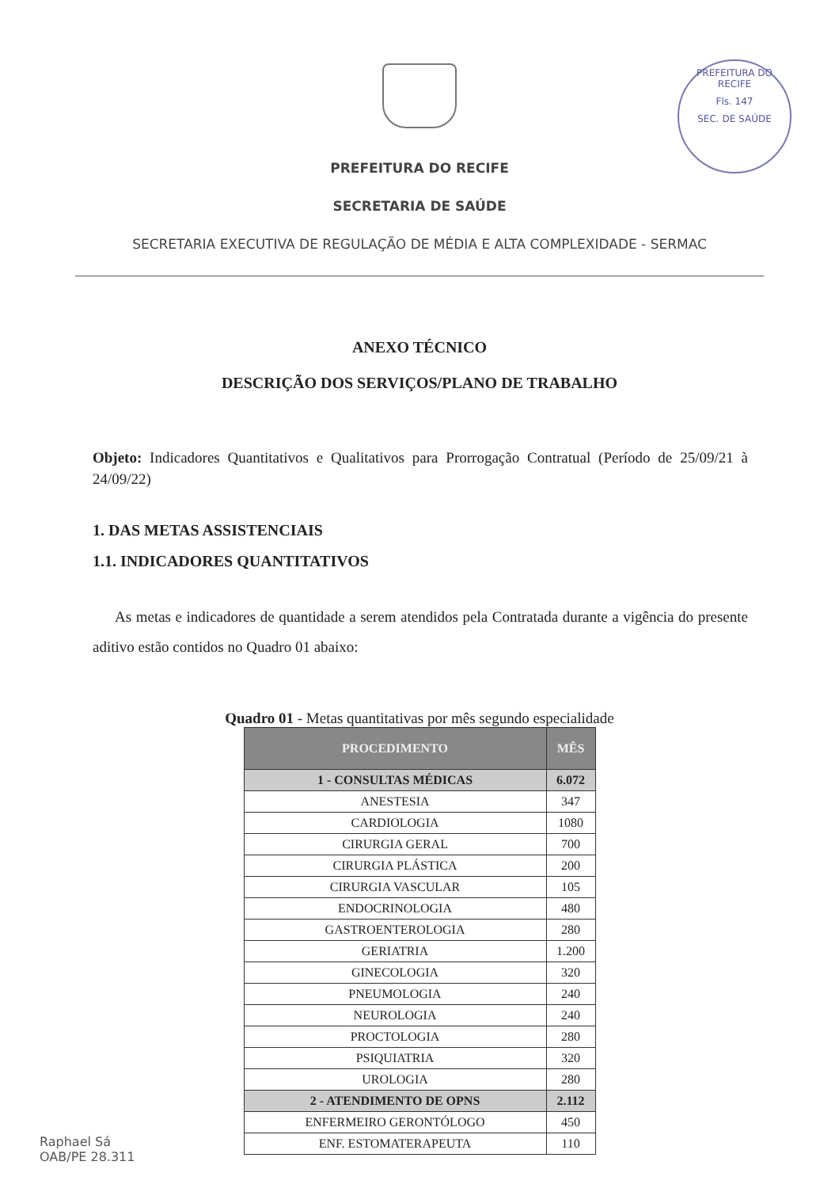PREFEITURA DO RECIFE
Fls. 147
SEC. DE SAÚDE
PREFEITURA DO RECIFE
SECRETARIA DE SAÚDE
SECRETARIA EXECUTIVA DE REGULAÇÃO DE MÉDIA E ALTA COMPLEXIDADE - SERMAC
ANEXO TÉCNICO
DESCRIÇÃO DOS SERVIÇOS/PLANO DE TRABALHO
Objeto: Indicadores Quantitativos e Qualitativos para Prorrogação Contratual (Período de 25/09/21 à 24/09/22)
1. DAS METAS ASSISTENCIAIS
1.1. INDICADORES QUANTITATIVOS
As metas e indicadores de quantidade a serem atendidos pela Contratada durante a vigência do presente aditivo estão contidos no Quadro 01 abaixo:
Quadro 01 - Metas quantitativas por mês segundo especialidade
| PROCEDIMENTO | MÊS |
| --- | --- |
| 1 - CONSULTAS MÉDICAS | 6.072 |
| ANESTESIA | 347 |
| CARDIOLOGIA | 1080 |
| CIRURGIA GERAL | 700 |
| CIRURGIA PLÁSTICA | 200 |
| CIRURGIA VASCULAR | 105 |
| ENDOCRINOLOGIA | 480 |
| GASTROENTEROLOGIA | 280 |
| GERIATRIA | 1.200 |
| GINECOLOGIA | 320 |
| PNEUMOLOGIA | 240 |
| NEUROLOGIA | 240 |
| PROCTOLOGIA | 280 |
| PSIQUIATRIA | 320 |
| UROLOGIA | 280 |
| 2 - ATENDIMENTO DE OPNS | 2.112 |
| ENFERMEIRO GERONTÓLOGO | 450 |
| ENF. ESTOMATERAPEUTA | 110 |
Raphael Sá
OAB/PE 28.311